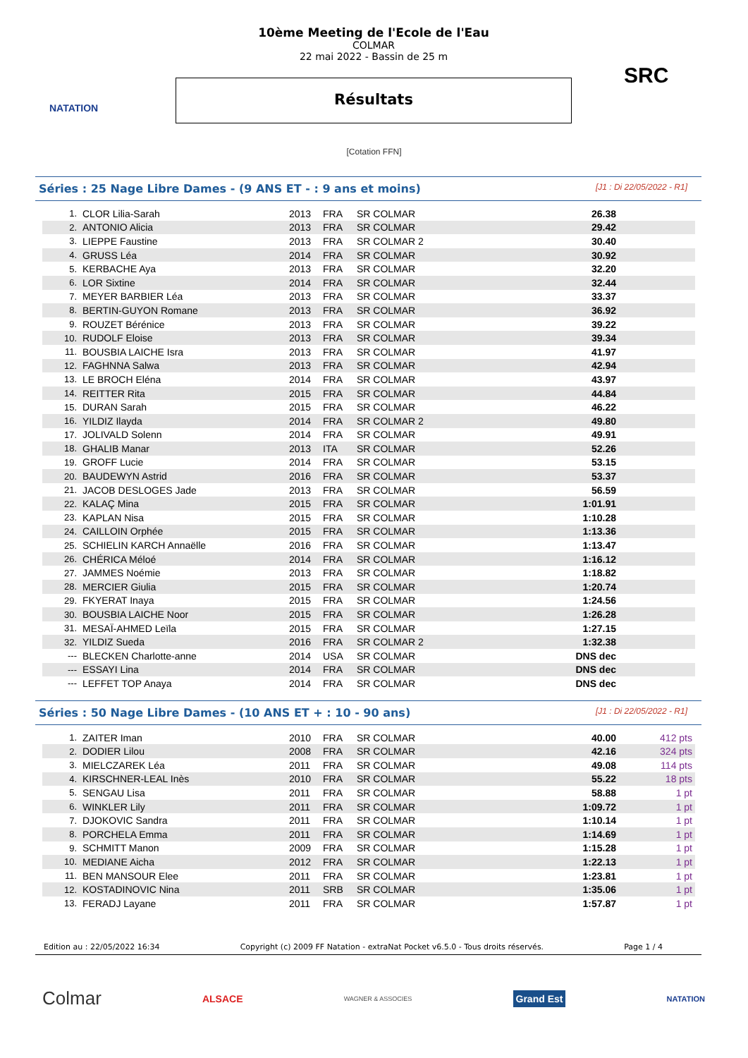NATATION
10ème Meeting de l'Ecole de l'Eau
COLMAR
22 mai 2022 - Bassin de 25 m
Résultats SRC
[Cotation FFN]
Séries : 25 Nage Libre Dames - (9 ANS ET - : 9 ans et moins) [J1 : Di 22/05/2022 - R1]
| 1. | CLOR Lilia-Sarah | 2013 | FRA | SR COLMAR | 26.38 | |
| 2. | ANTONIO Alicia | 2013 | FRA | SR COLMAR | 29.42 | |
| 3. | LIEPPE Faustine | 2013 | FRA | SR COLMAR 2 | 30.40 | |
| 4. | GRUSS Léa | 2014 | FRA | SR COLMAR | 30.92 | |
| 5. | KERBACHE Aya | 2013 | FRA | SR COLMAR | 32.20 | |
| 6. | LOR Sixtine | 2014 | FRA | SR COLMAR | 32.44 | |
| 7. | MEYER BARBIER Léa | 2013 | FRA | SR COLMAR | 33.37 | |
| 8. | BERTIN-GUYON Romane | 2013 | FRA | SR COLMAR | 36.92 | |
| 9. | ROUZET Bérénice | 2013 | FRA | SR COLMAR | 39.22 | |
| 10. | RUDOLF Eloise | 2013 | FRA | SR COLMAR | 39.34 | |
| 11. | BOUSBIA LAICHE Isra | 2013 | FRA | SR COLMAR | 41.97 | |
| 12. | FAGHNNA Salwa | 2013 | FRA | SR COLMAR | 42.94 | |
| 13. | LE BROCH Eléna | 2014 | FRA | SR COLMAR | 43.97 | |
| 14. | REITTER Rita | 2015 | FRA | SR COLMAR | 44.84 | |
| 15. | DURAN Sarah | 2015 | FRA | SR COLMAR | 46.22 | |
| 16. | YILDIZ Ilayda | 2014 | FRA | SR COLMAR 2 | 49.80 | |
| 17. | JOLIVALD Solenn | 2014 | FRA | SR COLMAR | 49.91 | |
| 18. | GHALIB Manar | 2013 | ITA | SR COLMAR | 52.26 | |
| 19. | GROFF Lucie | 2014 | FRA | SR COLMAR | 53.15 | |
| 20. | BAUDEWYN Astrid | 2016 | FRA | SR COLMAR | 53.37 | |
| 21. | JACOB DESLOGES Jade | 2013 | FRA | SR COLMAR | 56.59 | |
| 22. | KALAÇ Mina | 2015 | FRA | SR COLMAR | 1:01.91 | |
| 23. | KAPLAN Nisa | 2015 | FRA | SR COLMAR | 1:10.28 | |
| 24. | CAILLOIN Orphée | 2015 | FRA | SR COLMAR | 1:13.36 | |
| 25. | SCHIELIN KARCH Annaëlle | 2016 | FRA | SR COLMAR | 1:13.47 | |
| 26. | CHÉRICA Méloé | 2014 | FRA | SR COLMAR | 1:16.12 | |
| 27. | JAMMES Noémie | 2013 | FRA | SR COLMAR | 1:18.82 | |
| 28. | MERCIER Giulia | 2015 | FRA | SR COLMAR | 1:20.74 | |
| 29. | FKYERAT Inaya | 2015 | FRA | SR COLMAR | 1:24.56 | |
| 30. | BOUSBIA LAICHE Noor | 2015 | FRA | SR COLMAR | 1:26.28 | |
| 31. | MESAÏ-AHMED Leïla | 2015 | FRA | SR COLMAR | 1:27.15 | |
| 32. | YILDIZ Sueda | 2016 | FRA | SR COLMAR 2 | 1:32.38 | |
| --- | BLECKEN Charlotte-anne | 2014 | USA | SR COLMAR | DNS dec | |
| --- | ESSAYI Lina | 2014 | FRA | SR COLMAR | DNS dec | |
| --- | LEFFET TOP Anaya | 2014 | FRA | SR COLMAR | DNS dec | |
Séries : 50 Nage Libre Dames - (10 ANS ET + : 10 - 90 ans) [J1 : Di 22/05/2022 - R1]
| 1. | ZAITER Iman | 2010 | FRA | SR COLMAR | 40.00 | 412 pts |
| 2. | DODIER Lilou | 2008 | FRA | SR COLMAR | 42.16 | 324 pts |
| 3. | MIELCZAREK Léa | 2011 | FRA | SR COLMAR | 49.08 | 114 pts |
| 4. | KIRSCHNER-LEAL Inès | 2010 | FRA | SR COLMAR | 55.22 | 18 pts |
| 5. | SENGAU Lisa | 2011 | FRA | SR COLMAR | 58.88 | 1 pt |
| 6. | WINKLER Lily | 2011 | FRA | SR COLMAR | 1:09.72 | 1 pt |
| 7. | DJOKOVIC Sandra | 2011 | FRA | SR COLMAR | 1:10.14 | 1 pt |
| 8. | PORCHELA Emma | 2011 | FRA | SR COLMAR | 1:14.69 | 1 pt |
| 9. | SCHMITT Manon | 2009 | FRA | SR COLMAR | 1:15.28 | 1 pt |
| 10. | MEDIANE Aicha | 2012 | FRA | SR COLMAR | 1:22.13 | 1 pt |
| 11. | BEN MANSOUR Elee | 2011 | FRA | SR COLMAR | 1:23.81 | 1 pt |
| 12. | KOSTADINOVIC Nina | 2011 | SRB | SR COLMAR | 1:35.06 | 1 pt |
| 13. | FERADJ Layane | 2011 | FRA | SR COLMAR | 1:57.87 | 1 pt |
Edition au : 22/05/2022 16:34 Copyright (c) 2009 FF Natation - extraNat Pocket v6.5.0 - Tous droits réservés. Page 1 / 4
Colmar ALSACE WAGNER & ASSOCIES Grand Est NATATION